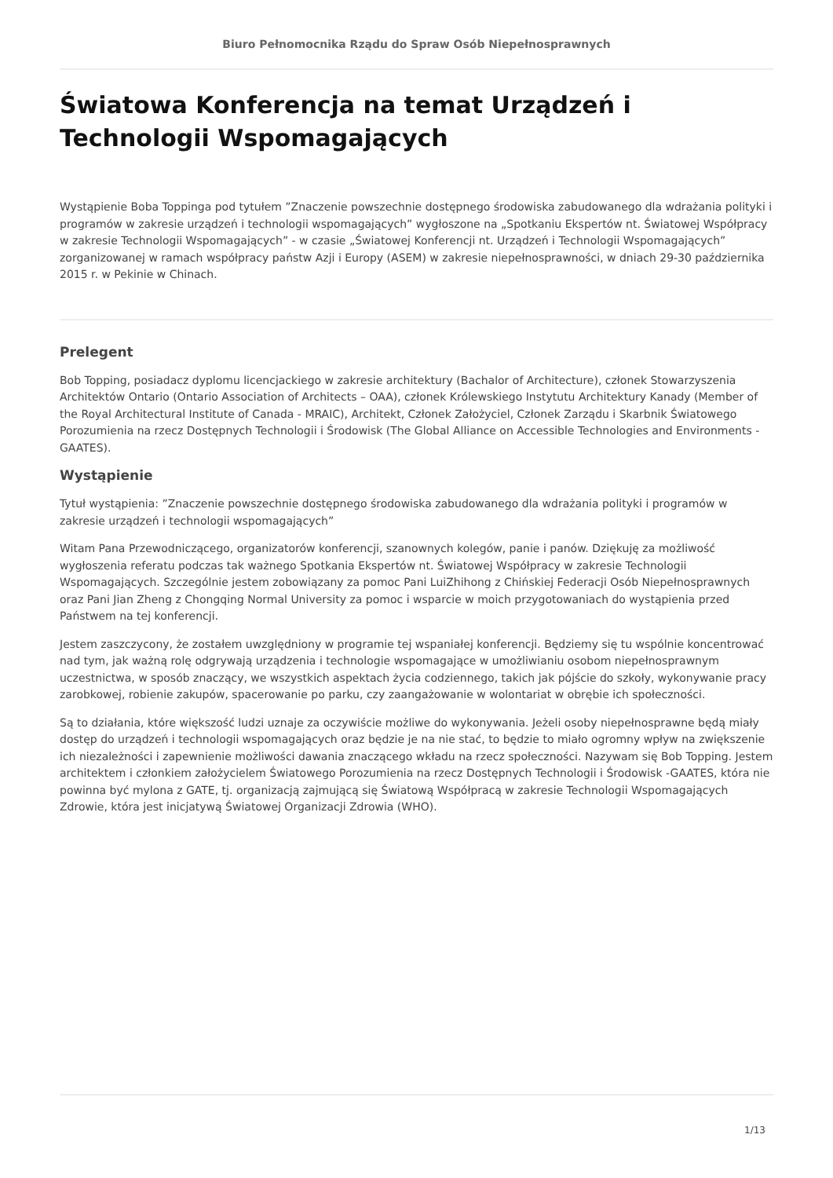Biuro Pełnomocnika Rządu do Spraw Osób Niepełnosprawnych
Światowa Konferencja na temat Urządzeń i Technologii Wspomagających
Wystąpienie Boba Toppinga pod tytułem ”Znaczenie powszechnie dostępnego środowiska zabudowanego dla wdrażania polityki i programów w zakresie urządzeń i technologii wspomagających” wygłoszone na „Spotkaniu Ekspertów nt. Światowej Współpracy w zakresie Technologii Wspomagających” - w czasie „Światowej Konferencji nt. Urządzeń i Technologii Wspomagających” zorganizowanej w ramach współpracy państw Azji i Europy (ASEM) w zakresie niepełnosprawności, w dniach 29-30 października 2015 r. w Pekinie w Chinach.
Prelegent
Bob Topping, posiadacz dyplomu licencjackiego w zakresie architektury (Bachalor of Architecture), członek Stowarzyszenia Architektów Ontario (Ontario Association of Architects – OAA), członek Królewskiego Instytutu Architektury Kanady (Member of the Royal Architectural Institute of Canada - MRAIC), Architekt, Członek Założyciel, Członek Zarządu i Skarbnik Światowego Porozumienia na rzecz Dostępnych Technologii i Środowisk (The Global Alliance on Accessible Technologies and Environments - GAATES).
Wystąpienie
Tytuł wystąpienia: ”Znaczenie powszechnie dostępnego środowiska zabudowanego dla wdrażania polityki i programów w zakresie urządzeń i technologii wspomagających”
Witam Pana Przewodniczącego, organizatorów konferencji, szanownych kolegów, panie i panów. Dziękuję za możliwość wygłoszenia referatu podczas tak ważnego Spotkania Ekspertów nt. Światowej Współpracy w zakresie Technologii Wspomagających. Szczególnie jestem zobowiązany za pomoc Pani LuiZhihong z Chińskiej Federacji Osób Niepełnosprawnych oraz Pani Jian Zheng z Chongqing Normal University za pomoc i wsparcie w moich przygotowaniach do wystąpienia przed Państwem na tej konferencji.
Jestem zaszczycony, że zostałem uwzględniony w programie tej wspaniałej konferencji. Będziemy się tu wspólnie koncentrować nad tym, jak ważną rolę odgrywają urządzenia i technologie wspomagające w umożliwianiu osobom niepełnosprawnym uczestnictwa, w sposób znaczący, we wszystkich aspektach życia codziennego, takich jak pójście do szkoły, wykonywanie pracy zarobkowej, robienie zakupów, spacerowanie po parku, czy zaangażowanie w wolontariat w obrębie ich społeczności.
Są to działania, które większość ludzi uznaje za oczywiście możliwe do wykonywania. Jeżeli osoby niepełnosprawne będą miały dostęp do urządzeń i technologii wspomagających oraz będzie je na nie stać, to będzie to miało ogromny wpływ na zwiększenie ich niezależności i zapewnienie możliwości dawania znaczącego wkładu na rzecz społeczności. Nazywam się Bob Topping. Jestem architektem i członkiem założycielem Światowego Porozumienia na rzecz Dostępnych Technologii i Środowisk -GAATES, która nie powinna być mylona z GATE, tj. organizacją zajmującą się Światową Współpracą w zakresie Technologii Wspomagających Zdrowie, która jest inicjatywą Światowej Organizacji Zdrowia (WHO).
1/13